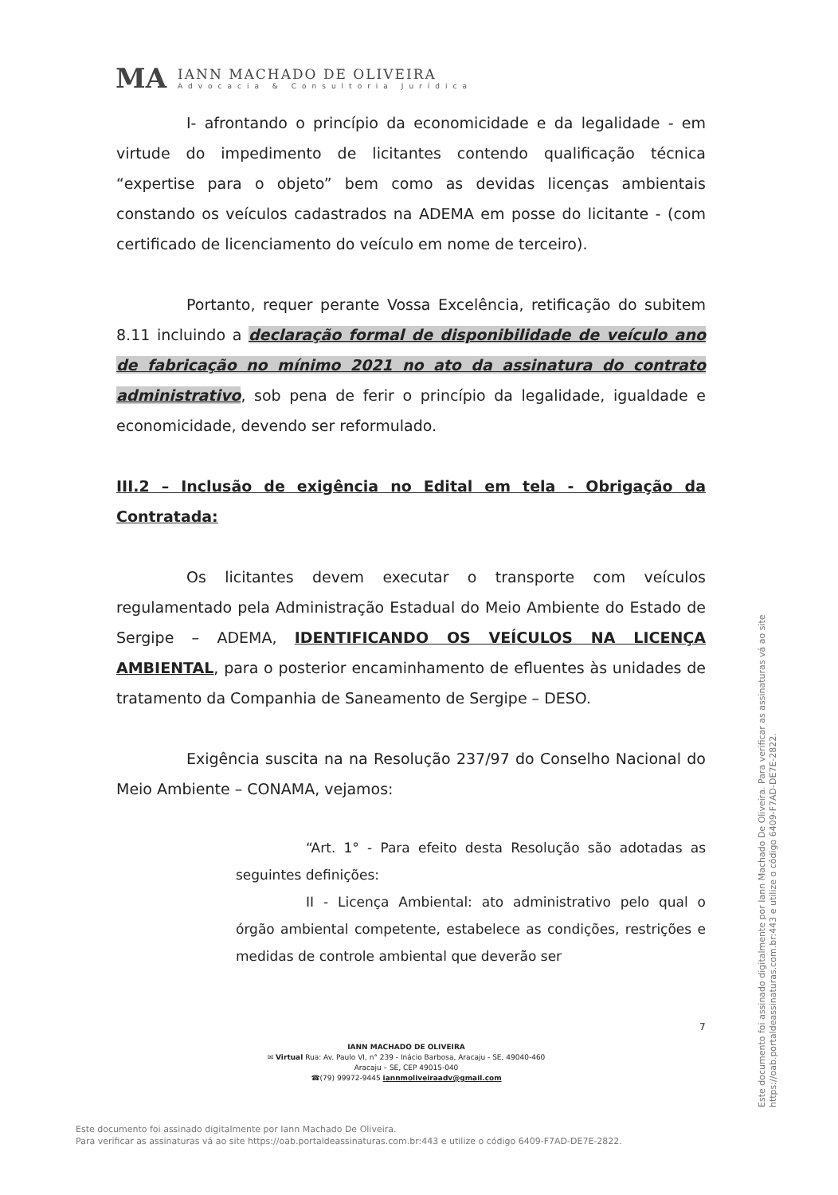MA
IANN MACHADO DE OLIVEIRA
Advocacia & Consultoria Jurídica
I- afrontando o princípio da economicidade e da legalidade - em virtude do impedimento de licitantes contendo qualificação técnica “expertise para o objeto” bem como as devidas licenças ambientais constando os veículos cadastrados na ADEMA em posse do licitante - (com certificado de licenciamento do veículo em nome de terceiro).
Portanto, requer perante Vossa Excelência, retificação do subitem 8.11 incluindo a declaração formal de disponibilidade de veículo ano de fabricação no mínimo 2021 no ato da assinatura do contrato administrativo, sob pena de ferir o princípio da legalidade, igualdade e economicidade, devendo ser reformulado.
III.2 – Inclusão de exigência no Edital em tela - Obrigação da Contratada:
Os licitantes devem executar o transporte com veículos regulamentado pela Administração Estadual do Meio Ambiente do Estado de Sergipe – ADEMA, IDENTIFICANDO OS VEÍCULOS NA LICENÇA AMBIENTAL, para o posterior encaminhamento de efluentes às unidades de tratamento da Companhia de Saneamento de Sergipe – DESO.
Exigência suscita na na Resolução 237/97 do Conselho Nacional do Meio Ambiente – CONAMA, vejamos:
“Art. 1° - Para efeito desta Resolução são adotadas as seguintes definições:
II - Licença Ambiental: ato administrativo pelo qual o órgão ambiental competente, estabelece as condições, restrições e medidas de controle ambiental que deverão ser
7
IANN MACHADO DE OLIVEIRA
✉ Virtual Rua: Av. Paulo VI, n° 239 - Inácio Barbosa, Aracaju - SE, 49040-460
Aracaju – SE, CEP 49015-040
☎(79) 99972-9445 iannmoliveiraadv@gmail.com
Este documento foi assinado digitalmente por Iann Machado De Oliveira.
Para verificar as assinaturas vá ao site https://oab.portaldeassinaturas.com.br:443 e utilize o código 6409-F7AD-DE7E-2822.
Este documento foi assinado digitalmente por Iann Machado De Oliveira. Para verificar as assinaturas vá ao site https://oab.portaldeassinaturas.com.br:443 e utilize o código 6409-F7AD-DE7E-2822.